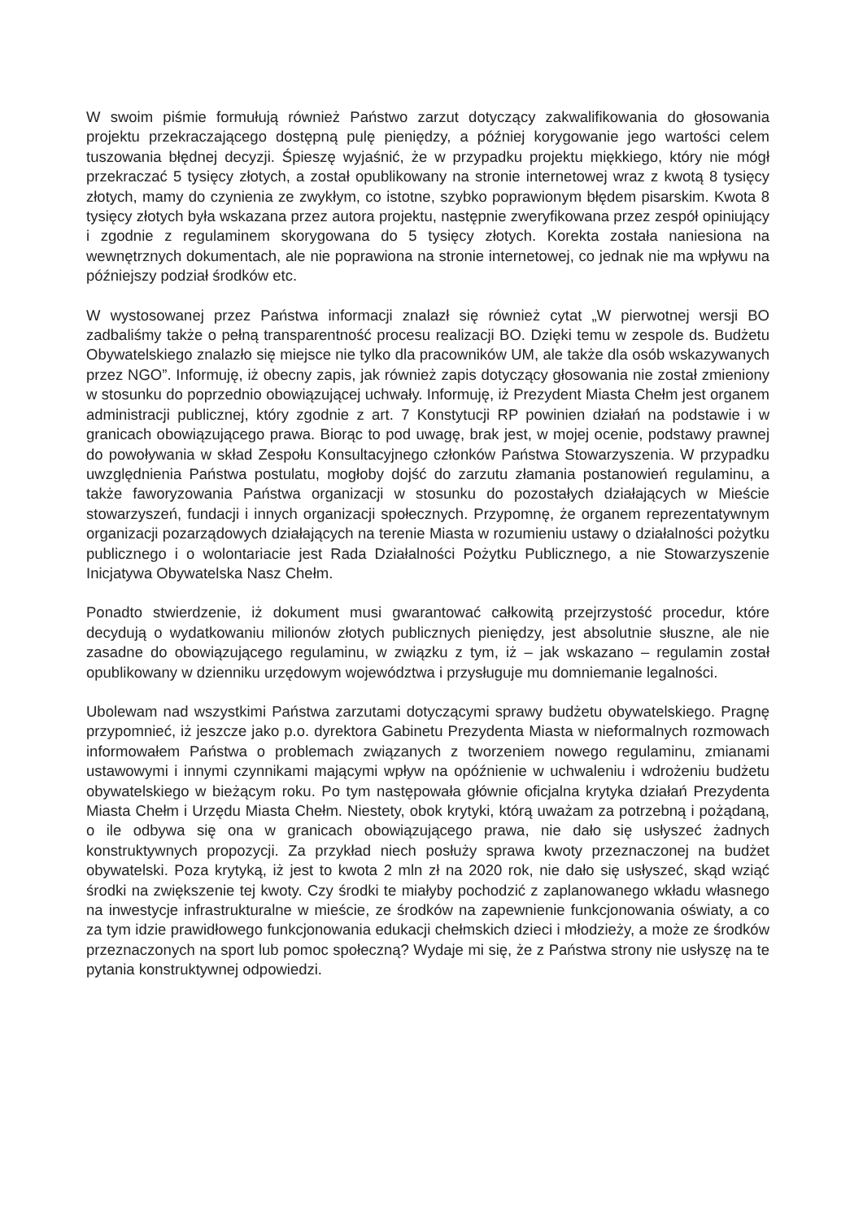W swoim piśmie formułują również Państwo zarzut dotyczący zakwalifikowania do głosowania projektu przekraczającego dostępną pulę pieniędzy, a później korygowanie jego wartości celem tuszowania błędnej decyzji. Śpieszę wyjaśnić, że w przypadku projektu miękkiego, który nie mógł przekraczać 5 tysięcy złotych, a został opublikowany na stronie internetowej wraz z kwotą 8 tysięcy złotych, mamy do czynienia ze zwykłym, co istotne, szybko poprawionym błędem pisarskim. Kwota 8 tysięcy złotych była wskazana przez autora projektu, następnie zweryfikowana przez zespół opiniujący i zgodnie z regulaminem skorygowana do 5 tysięcy złotych. Korekta została naniesiona na wewnętrznych dokumentach, ale nie poprawiona na stronie internetowej, co jednak nie ma wpływu na późniejszy podział środków etc.
W wystosowanej przez Państwa informacji znalazł się również cytat „W pierwotnej wersji BO zadbaliśmy także o pełną transparentność procesu realizacji BO. Dzięki temu w zespole ds. Budżetu Obywatelskiego znalazło się miejsce nie tylko dla pracowników UM, ale także dla osób wskazywanych przez NGO”. Informuję, iż obecny zapis, jak również zapis dotyczący głosowania nie został zmieniony w stosunku do poprzednio obowiązującej uchwały. Informuję, iż Prezydent Miasta Chełm jest organem administracji publicznej, który zgodnie z art. 7 Konstytucji RP powinien działań na podstawie i w granicach obowiązującego prawa. Biorąc to pod uwagę, brak jest, w mojej ocenie, podstawy prawnej do powoływania w skład Zespołu Konsultacyjnego członków Państwa Stowarzyszenia. W przypadku uwzględnienia Państwa postulatu, mogłoby dojść do zarzutu złamania postanowień regulaminu, a także faworyzowania Państwa organizacji w stosunku do pozostałych działających w Mieście stowarzyszeń, fundacji i innych organizacji społecznych. Przypomnę, że organem reprezentatywnym organizacji pozarządowych działających na terenie Miasta w rozumieniu ustawy o działalności pożytku publicznego i o wolontariacie jest Rada Działalności Pożytku Publicznego, a nie Stowarzyszenie Inicjatywa Obywatelska Nasz Chełm.
Ponadto stwierdzenie, iż dokument musi gwarantować całkowitą przejrzystość procedur, które decydują o wydatkowaniu milionów złotych publicznych pieniędzy, jest absolutnie słuszne, ale nie zasadne do obowiązującego regulaminu, w związku z tym, iż – jak wskazano – regulamin został opublikowany w dzienniku urzędowym województwa i przysługuje mu domniemanie legalności.
Ubolewam nad wszystkimi Państwa zarzutami dotyczącymi sprawy budżetu obywatelskiego. Pragnę przypomnieć, iż jeszcze jako p.o. dyrektora Gabinetu Prezydenta Miasta w nieformalnych rozmowach informowałem Państwa o problemach związanych z tworzeniem nowego regulaminu, zmianami ustawowymi i innymi czynnikami mającymi wpływ na opóźnienie w uchwaleniu i wdrożeniu budżetu obywatelskiego w bieżącym roku. Po tym następowała głównie oficjalna krytyka działań Prezydenta Miasta Chełm i Urzędu Miasta Chełm. Niestety, obok krytyki, którą uważam za potrzebną i pożądaną, o ile odbywa się ona w granicach obowiązującego prawa, nie dało się usłyszeć żadnych konstruktywnych propozycji. Za przykład niech posłuży sprawa kwoty przeznaczonej na budżet obywatelski. Poza krytyką, iż jest to kwota 2 mln zł na 2020 rok, nie dało się usłyszeć, skąd wziąć środki na zwiększenie tej kwoty. Czy środki te miałyby pochodzić z zaplanowanego wkładu własnego na inwestycje infrastrukturalne w mieście, ze środków na zapewnienie funkcjonowania oświaty, a co za tym idzie prawidłowego funkcjonowania edukacji chełmskich dzieci i młodzieży, a może ze środków przeznaczonych na sport lub pomoc społeczną? Wydaje mi się, że z Państwa strony nie usłyszę na te pytania konstruktywnej odpowiedzi.